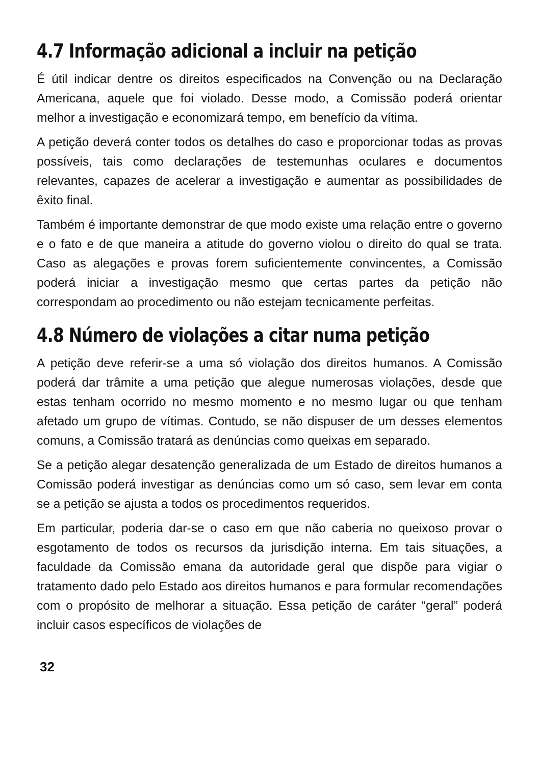4.7 Informação adicional a incluir na petição
É útil indicar dentre os direitos especificados na Convenção ou na Declaração Americana, aquele que foi violado. Desse modo, a Comissão poderá orientar melhor a investigação e economizará tempo, em benefício da vítima.
A petição deverá conter todos os detalhes do caso e proporcionar todas as provas possíveis, tais como declarações de testemunhas oculares e documentos relevantes, capazes de acelerar a investigação e aumentar as possibilidades de êxito final.
Também é importante demonstrar de que modo existe uma relação entre o governo e o fato e de que maneira a atitude do governo violou o direito do qual se trata. Caso as alegações e provas forem suficientemente convincentes, a Comissão poderá iniciar a investigação mesmo que certas partes da petição não correspondam ao procedimento ou não estejam tecnicamente perfeitas.
4.8 Número de violações a citar numa petição
A petição deve referir-se a uma só violação dos direitos humanos. A Comissão poderá dar trâmite a uma petição que alegue numerosas violações, desde que estas tenham ocorrido no mesmo momento e no mesmo lugar ou que tenham afetado um grupo de vítimas. Contudo, se não dispuser de um desses elementos comuns, a Comissão tratará as denúncias como queixas em separado.
Se a petição alegar desatenção generalizada de um Estado de direitos humanos a Comissão poderá investigar as denúncias como um só caso, sem levar em conta se a petição se ajusta a todos os procedimentos requeridos.
Em particular, poderia dar-se o caso em que não caberia no queixoso provar o esgotamento de todos os recursos da jurisdição interna. Em tais situações, a faculdade da Comissão emana da autoridade geral que dispõe para vigiar o tratamento dado pelo Estado aos direitos humanos e para formular recomendações com o propósito de melhorar a situação. Essa petição de caráter “geral” poderá incluir casos específicos de violações de
32